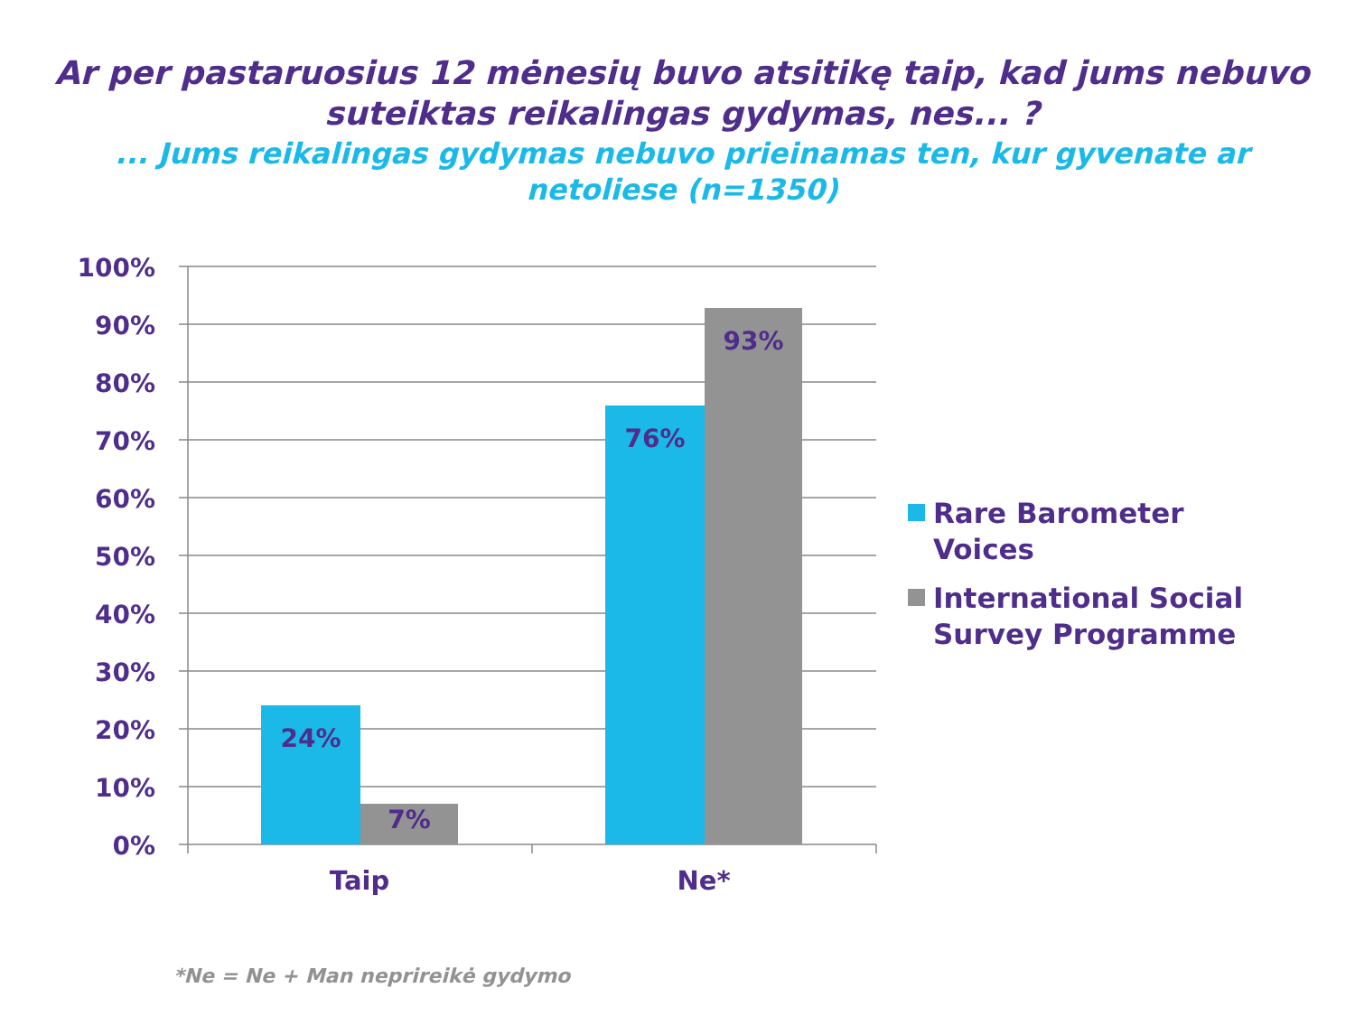Ar per pastaruosius 12 mėnesių buvo atsitikę taip, kad jums nebuvo suteiktas reikalingas gydymas, nes... ?
... Jums reikalingas gydymas nebuvo prieinamas ten, kur gyvenate ar netoliese (n=1350)
24%
7%
76%
93%
100%
90%
80%
70%
60%
50%
40%
30%
20%
10%
0%
Taip
Ne*
Rare Barometer Voices
International Social Survey Programme
*Ne = Ne + Man neprireikė gydymo